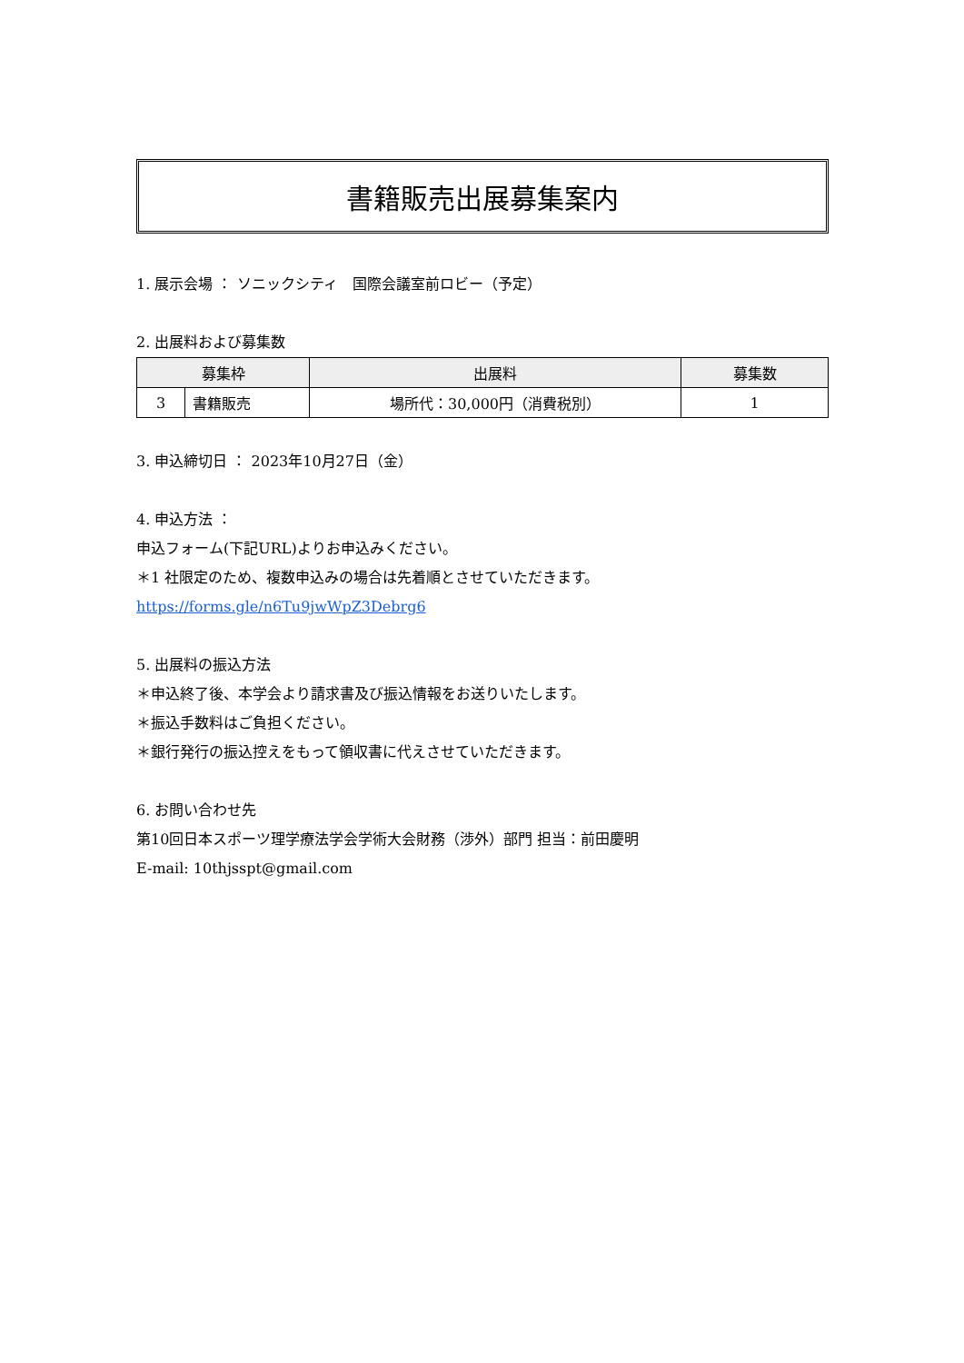書籍販売出展募集案内
1. 展示会場 ： ソニックシティ　国際会議室前ロビー（予定）
2. 出展料および募集数
| 募集枠 | | 出展料 | 募集数 |
| --- | --- | --- | --- |
| 3 | 書籍販売 | 場所代：30,000円（消費税別） | 1 |
3. 申込締切日 ： 2023年10月27日（金）
4. 申込方法 ：
申込フォーム(下記URL)よりお申込みください。
＊1 社限定のため、複数申込みの場合は先着順とさせていただきます。
https://forms.gle/n6Tu9jwWpZ3Debrg6
5. 出展料の振込方法
＊申込終了後、本学会より請求書及び振込情報をお送りいたします。
＊振込手数料はご負担ください。
＊銀行発行の振込控えをもって領収書に代えさせていただきます。
6. お問い合わせ先
第10回日本スポーツ理学療法学会学術大会財務（渉外）部門 担当：前田慶明
E-mail: 10thjsspt@gmail.com